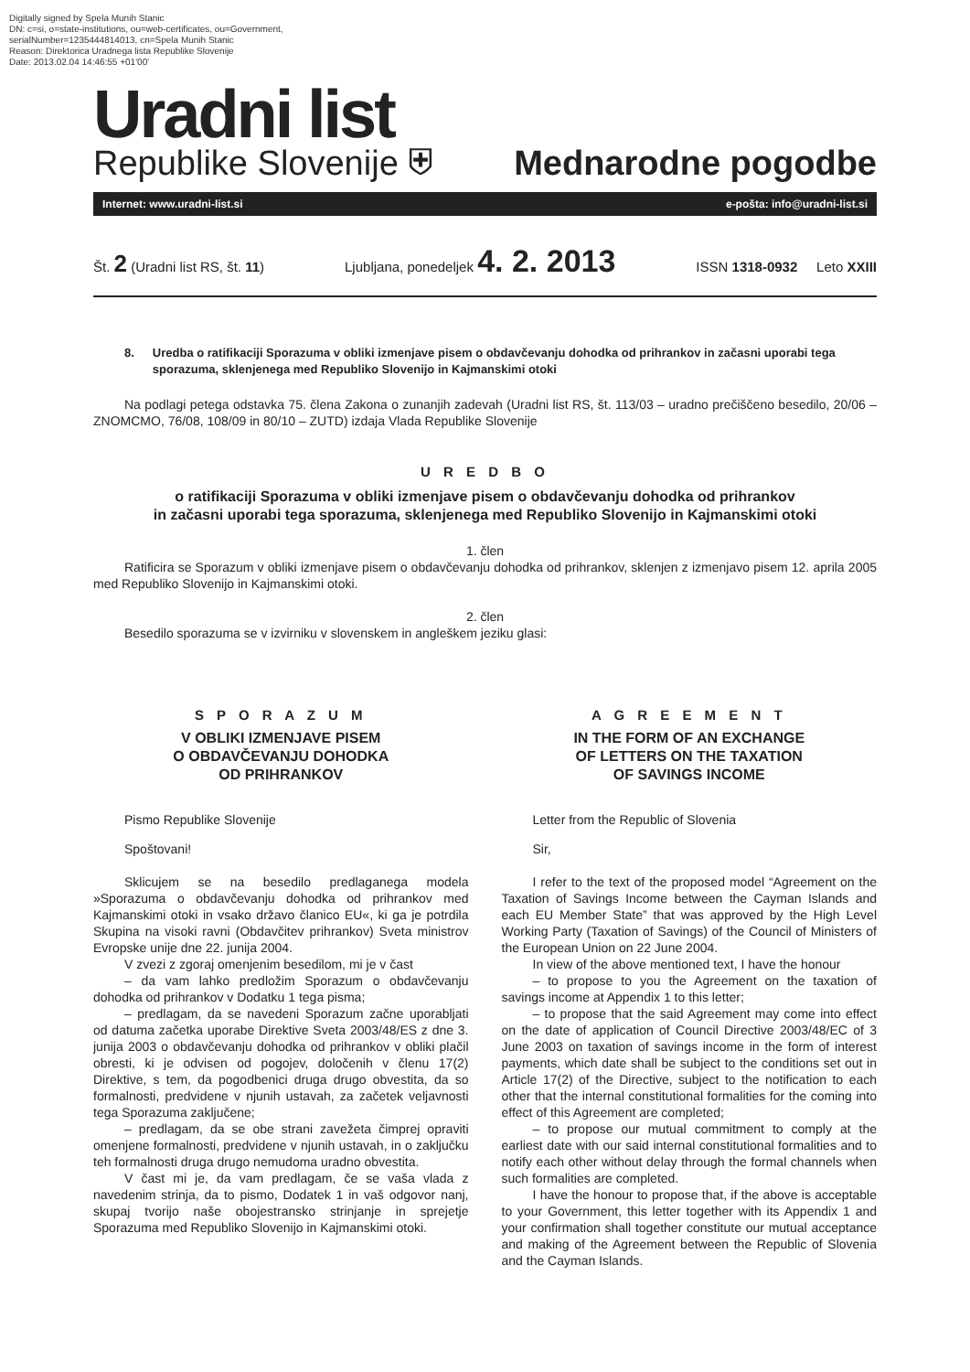Digitally signed by Spela Munih Stanic
DN: c=si, o=state-institutions, ou=web-certificates, ou=Government,
serialNumber=1235444814013, cn=Spela Munih Stanic
Reason: Direktorica Uradnega lista Republike Slovenije
Date: 2013.02.04 14:46:55 +01'00'
Uradni list
Republike Slovenije ⛨ Mednarodne pogodbe
Internet: www.uradni-list.si e-pošta: info@uradni-list.si
Št. 2 (Uradni list RS, št. 11) Ljubljana, ponedeljek 4. 2. 2013 ISSN 1318-0932 Leto XXIII
8. Uredba o ratifikaciji Sporazuma v obliki izmenjave pisem o obdavčevanju dohodka od prihrankov in začasni uporabi tega sporazuma, sklenjenega med Republiko Slovenijo in Kajmanskimi otoki
Na podlagi petega odstavka 75. člena Zakona o zunanjih zadevah (Uradni list RS, št. 113/03 – uradno prečiščeno besedilo, 20/06 – ZNOMCMO, 76/08, 108/09 in 80/10 – ZUTD) izdaja Vlada Republike Slovenije
U R E D B O
o ratifikaciji Sporazuma v obliki izmenjave pisem o obdavčevanju dohodka od prihrankov
in začasni uporabi tega sporazuma, sklenjenega med Republiko Slovenijo in Kajmanskimi otoki
1. člen
Ratificira se Sporazum v obliki izmenjave pisem o obdavčevanju dohodka od prihrankov, sklenjen z izmenjavo pisem 12. aprila 2005 med Republiko Slovenijo in Kajmanskimi otoki.
2. člen
Besedilo sporazuma se v izvirniku v slovenskem in angleškem jeziku glasi:
S P O R A Z U M
V OBLIKI IZMENJAVE PISEM
O OBDAVČEVANJU DOHODKA
OD PRIHRANKOV
Pismo Republike Slovenije
Spoštovani!
Sklicujem se na besedilo predlaganega modela »Sporazuma o obdavčevanju dohodka od prihrankov med Kajmanskimi otoki in vsako državo članico EU«, ki ga je potrdila Skupina na visoki ravni (Obdavčitev prihrankov) Sveta ministrov Evropske unije dne 22. junija 2004.
V zvezi z zgoraj omenjenim besedilom, mi je v čast
– da vam lahko predložim Sporazum o obdavčevanju dohodka od prihrankov v Dodatku 1 tega pisma;
– predlagam, da se navedeni Sporazum začne uporabljati od datuma začetka uporabe Direktive Sveta 2003/48/ES z dne 3. junija 2003 o obdavčevanju dohodka od prihrankov v obliki plačil obresti, ki je odvisen od pogojev, določenih v členu 17(2) Direktive, s tem, da pogodbenici druga drugo obvestita, da so formalnosti, predvidene v njunih ustavah, za začetek veljavnosti tega Sporazuma zaključene;
– predlagam, da se obe strani zavežeta čimprej opraviti omenjene formalnosti, predvidene v njunih ustavah, in o zaključku teh formalnosti druga drugo nemudoma uradno obvestita.
V čast mi je, da vam predlagam, če se vaša vlada z navedenim strinja, da to pismo, Dodatek 1 in vaš odgovor nanj, skupaj tvorijo naše obojestransko strinjanje in sprejetje Sporazuma med Republiko Slovenijo in Kajmanskimi otoki.
A G R E E M E N T
IN THE FORM OF AN EXCHANGE
OF LETTERS ON THE TAXATION
OF SAVINGS INCOME
Letter from the Republic of Slovenia
Sir,
I refer to the text of the proposed model “Agreement on the Taxation of Savings Income between the Cayman Islands and each EU Member State” that was approved by the High Level Working Party (Taxation of Savings) of the Council of Ministers of the European Union on 22 June 2004.
In view of the above mentioned text, I have the honour
– to propose to you the Agreement on the taxation of savings income at Appendix 1 to this letter;
– to propose that the said Agreement may come into effect on the date of application of Council Directive 2003/48/EC of 3 June 2003 on taxation of savings income in the form of interest payments, which date shall be subject to the conditions set out in Article 17(2) of the Directive, subject to the notification to each other that the internal constitutional formalities for the coming into effect of this Agreement are completed;
– to propose our mutual commitment to comply at the earliest date with our said internal constitutional formalities and to notify each other without delay through the formal channels when such formalities are completed.
I have the honour to propose that, if the above is acceptable to your Government, this letter together with its Appendix 1 and your confirmation shall together constitute our mutual acceptance and making of the Agreement between the Republic of Slovenia and the Cayman Islands.